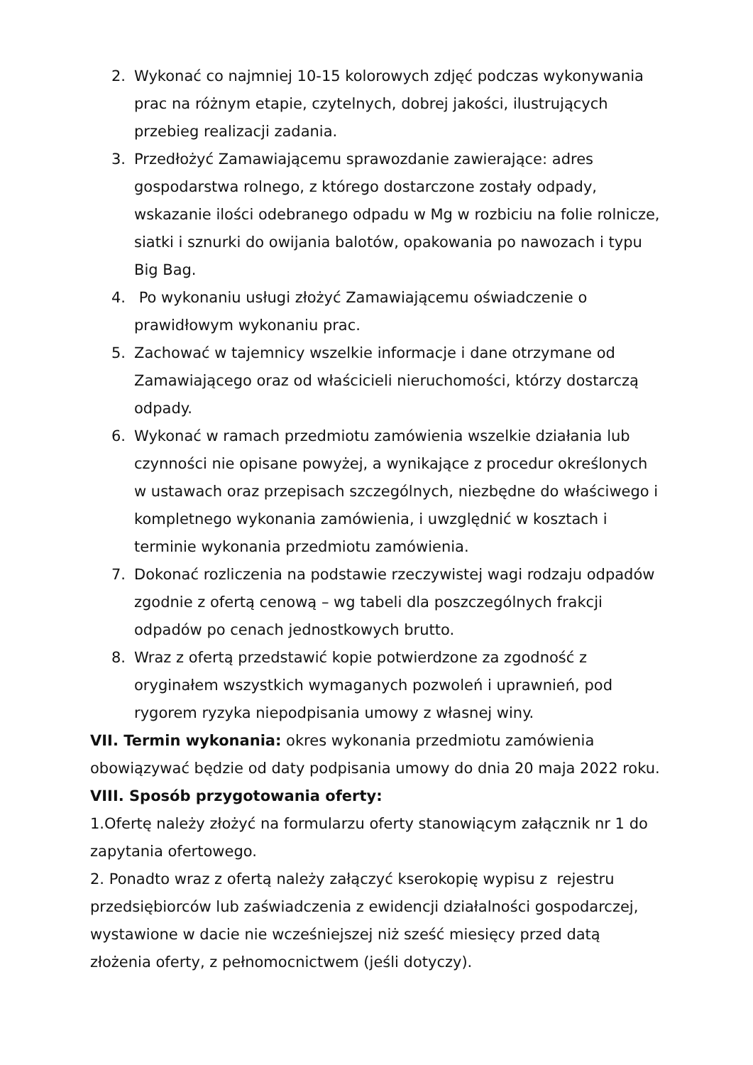2. Wykonać co najmniej 10-15 kolorowych zdjęć podczas wykonywania prac na różnym etapie, czytelnych, dobrej jakości, ilustrujących przebieg realizacji zadania.
3. Przedłożyć Zamawiającemu sprawozdanie zawierające: adres gospodarstwa rolnego, z którego dostarczone zostały odpady, wskazanie ilości odebranego odpadu w Mg w rozbiciu na folie rolnicze, siatki i sznurki do owijania balotów, opakowania po nawozach i typu Big Bag.
4. Po wykonaniu usługi złożyć Zamawiającemu oświadczenie o prawidłowym wykonaniu prac.
5. Zachować w tajemnicy wszelkie informacje i dane otrzymane od Zamawiającego oraz od właścicieli nieruchomości, którzy dostarczą odpady.
6. Wykonać w ramach przedmiotu zamówienia wszelkie działania lub czynności nie opisane powyżej, a wynikające z procedur określonych w ustawach oraz przepisach szczególnych, niezbędne do właściwego i kompletnego wykonania zamówienia, i uwzględnić w kosztach i terminie wykonania przedmiotu zamówienia.
7. Dokonać rozliczenia na podstawie rzeczywistej wagi rodzaju odpadów zgodnie z ofertą cenową – wg tabeli dla poszczególnych frakcji odpadów po cenach jednostkowych brutto.
8. Wraz z ofertą przedstawić kopie potwierdzone za zgodność z oryginałem wszystkich wymaganych pozwoleń i uprawnień, pod rygorem ryzyka niepodpisania umowy z własnej winy.
VII. Termin wykonania: okres wykonania przedmiotu zamówienia obowiązywać będzie od daty podpisania umowy do dnia 20 maja 2022 roku.
VIII. Sposób przygotowania oferty:
1.Ofertę należy złożyć na formularzu oferty stanowiącym załącznik nr 1 do zapytania ofertowego.
2. Ponadto wraz z ofertą należy załączyć kserokopię wypisu z rejestru przedsiębiorców lub zaświadczenia z ewidencji działalności gospodarczej, wystawione w dacie nie wcześniejszej niż sześć miesięcy przed datą złożenia oferty, z pełnomocnictwem (jeśli dotyczy).